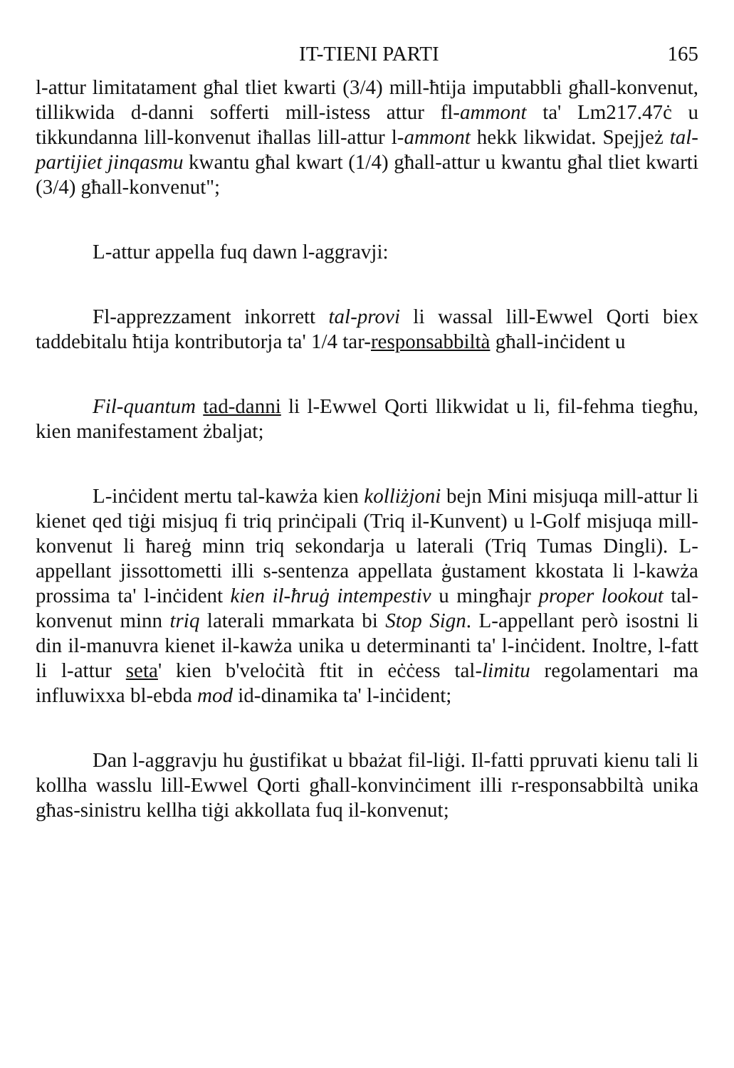IT-TIENI PARTI 165
l-attur limitatament għal tliet kwarti (3/4) mill-ħtija imputabbli għall-konvenut, tillikwida d-danni sofferti mill-istess attur fl-ammont ta' Lm217.47ċ u tikkundanna lill-konvenut iħallas lill-attur l-ammont hekk likwidat. Spejjeż tal-partijiet jinqasmu kwantu għal kwart (1/4) għall-attur u kwantu għal tliet kwarti (3/4) għall-konvenut";
L-attur appella fuq dawn l-aggravji:
Fl-apprezzament inkorrett tal-provi li wassal lill-Ewwel Qorti biex taddebitalu ħtija kontributorja ta' 1/4 tar-responsabbiltà għall-inċident u
Fil-quantum tad-danni li l-Ewwel Qorti llikwidat u li, fil-fehma tiegħu, kien manifestament żbaljat;
L-inċident mertu tal-kawża kien kolliżjoni bejn Mini misjuqa mill-attur li kienet qed tiġi misjuq fi triq prinċipali (Triq il-Kunvent) u l-Golf misjuqa mill-konvenut li ħareġ minn triq sekondarja u laterali (Triq Tumas Dingli). L-appellant jissottometti illi s-sentenza appellata ġustament kkostata li l-kawża prossima ta' l-inċident kien il-ħruġ intempestiv u mingħajr proper lookout tal-konvenut minn triq laterali mmarkata bi Stop Sign. L-appellant però isostni li din il-manuvra kienet il-kawża unika u determinanti ta' l-inċident. Inoltre, l-fatt li l-attur seta' kien b'veloċità ftit in eċċess tal-limitu regolamentari ma influwixxa bl-ebda mod id-dinamika ta' l-inċident;
Dan l-aggravju hu ġustifikat u bbażat fil-liġi. Il-fatti ppruvati kienu tali li kollha wasslu lill-Ewwel Qorti għall-konvinċiment illi r-responsabbiltà unika għas-sinistru kellha tiġi akkollata fuq il-konvenut;